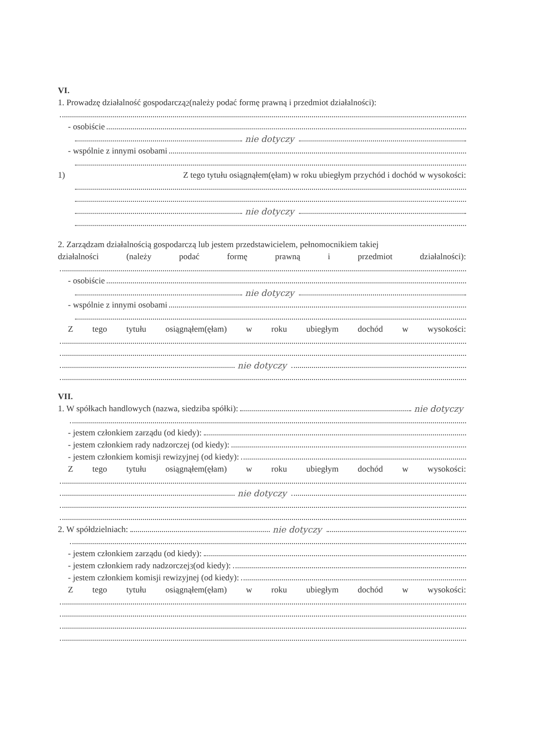VI.
1. Prowadzę działalność gospodarczą<sup>2</sup> (należy podać formę prawną i przedmiot działalności):
- osobiście
nie dotyczy
- wspólnie z innymi osobami
1) Z tego tytułu osiągnąłem(ęłam) w roku ubiegłym przychód i dochód w wysokości:
nie dotyczy
2. Zarządzam działalnością gospodarczą lub jestem przedstawicielem, pełnomocnikiem takiej
działalności (należy podać formę prawną i przedmiot działalności):
- osobiście
nie dotyczy
- wspólnie z innymi osobami
Ztego tytułu osiągnąłem(ęłam) w roku ubiegłym dochód w wysokości:
nie dotyczy
VII.
1. W spółkach handlowych (nazwa, siedziba spółki): nie dotyczy
- jestem członkiem zarządu (od kiedy):
- jestem członkiem rady nadzorczej (od kiedy):
- jestem członkiem komisji rewizyjnej (od kiedy):
Ztego tytułu osiągnąłem(ęłam) w roku ubiegłym dochód w wysokości:
nie dotyczy
2. W spółdzielniach: nie dotyczy
- jestem członkiem zarządu (od kiedy):
- jestem członkiem rady nadzorczej<sup>3</sup> (od kiedy):
- jestem członkiem komisji rewizyjnej (od kiedy):
Ztego tytułu osiągnąłem(ęłam) w roku ubiegłym dochód w wysokości: